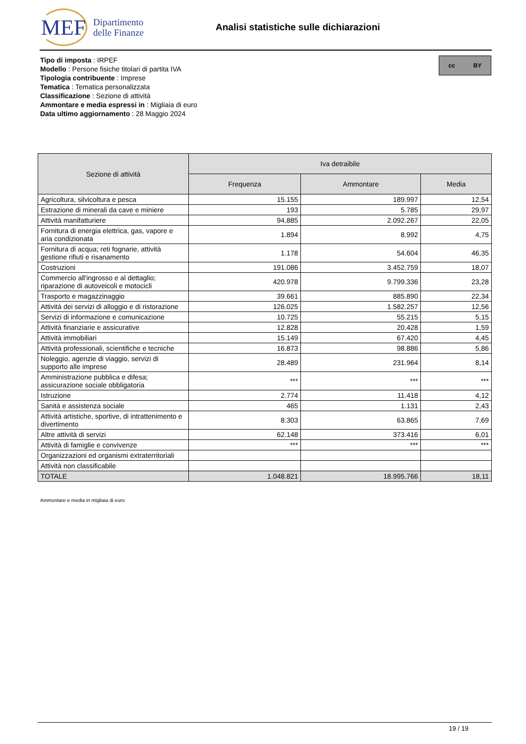MEF
Dipartimento
delle Finanze
Analisi statistiche sulle dichiarazioni
Tipo di imposta : IRPEF
Modello : Persone fisiche titolari di partita IVA
Tipologia contribuente : Imprese
Tematica : Tematica personalizzata
Classificazione : Sezione di attività
Ammontare e media espressi in : Migliaia di euro
Data ultimo aggiornamento : 28 Maggio 2024
cc BY
| Sezione di attività | Iva detraibile | | |
| --- | --- | --- | --- |
| | Frequenza | Ammontare | Media |
| Agricoltura, silvicoltura e pesca | 15.155 | 189.997 | 12,54 |
| Estrazione di minerali da cave e miniere | 193 | 5.785 | 29,97 |
| Attività manifatturiere | 94.885 | 2.092.267 | 22,05 |
| Fornitura di energia elettrica, gas, vapore e aria condizionata | 1.894 | 8.992 | 4,75 |
| Fornitura di acqua; reti fognarie, attività gestione rifiuti e risanamento | 1.178 | 54.604 | 46,35 |
| Costruzioni | 191.086 | 3.452.759 | 18,07 |
| Commercio all'ingrosso e al dettaglio; riparazione di autoveicoli e motocicli | 420.978 | 9.799.336 | 23,28 |
| Trasporto e magazzinaggio | 39.661 | 885.890 | 22,34 |
| Attività dei servizi di alloggio e di ristorazione | 126.025 | 1.582.257 | 12,56 |
| Servizi di informazione e comunicazione | 10.725 | 55.215 | 5,15 |
| Attività finanziarie e assicurative | 12.828 | 20.428 | 1,59 |
| Attività immobiliari | 15.149 | 67.420 | 4,45 |
| Attività professionali, scientifiche e tecniche | 16.873 | 98.886 | 5,86 |
| Noleggio, agenzie di viaggio, servizi di supporto alle imprese | 28.489 | 231.964 | 8,14 |
| Amministrazione pubblica e difesa; assicurazione sociale obbligatoria | *** | *** | *** |
| Istruzione | 2.774 | 11.418 | 4,12 |
| Sanità e assistenza sociale | 465 | 1.131 | 2,43 |
| Attività artistiche, sportive, di intrattenimento e divertimento | 8.303 | 63.865 | 7,69 |
| Altre attività di servizi | 62.148 | 373.416 | 6,01 |
| Attività di famiglie e convivenze | *** | *** | *** |
| Organizzazioni ed organismi extraterritoriali | | | |
| Attività non classificabile | | | |
| TOTALE | 1.048.821 | 18.995.766 | 18,11 |
Ammontare e media in migliaia di euro
19 / 19